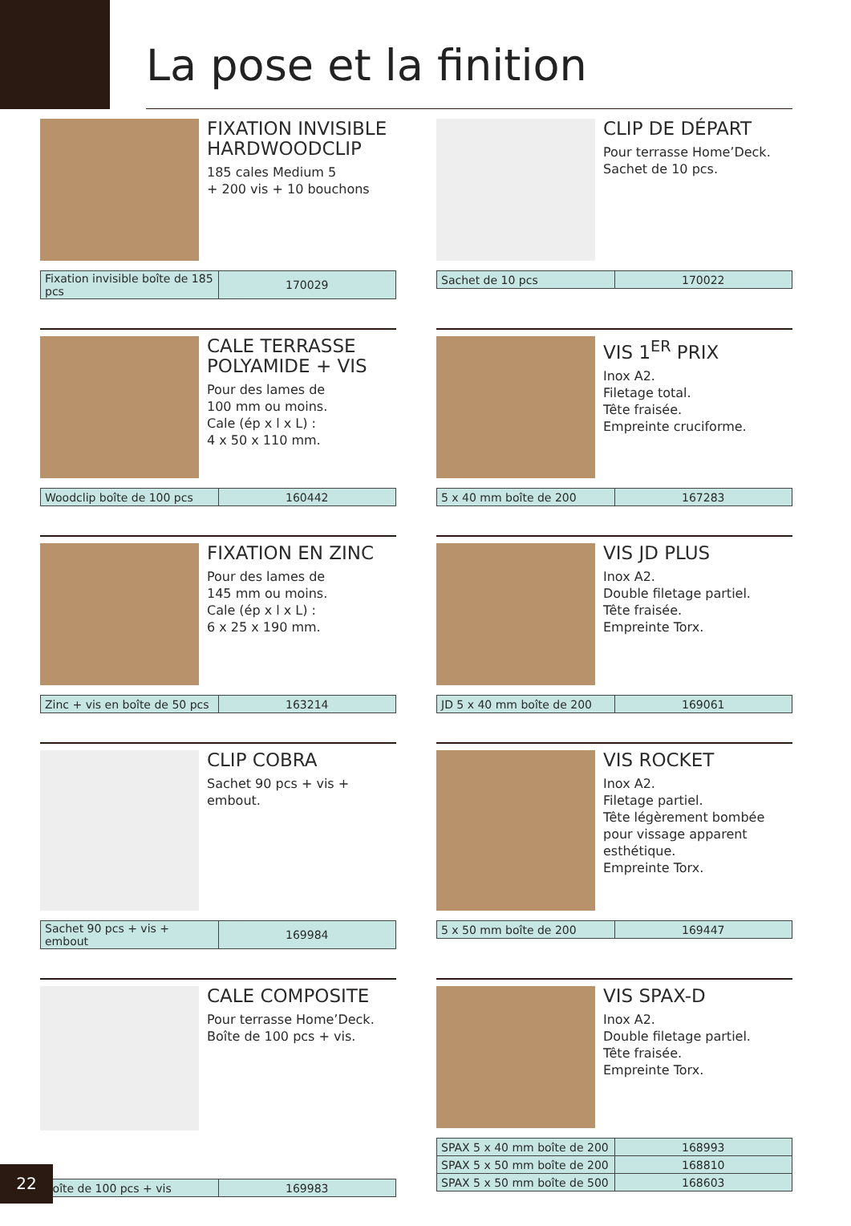La pose et la finition
FIXATION INVISIBLE HARDWOODCLIP
185 cales Medium 5
+ 200 vis + 10 bouchons
| Fixation invisible boîte de 185 pcs | 170029 |
CLIP DE DÉPART
Pour terrasse Home’Deck.
Sachet de 10 pcs.
| Sachet de 10 pcs | 170022 |
CALE TERRASSE POLYAMIDE + VIS
Pour des lames de
100 mm ou moins.
Cale (ép x l x L) :
4 x 50 x 110 mm.
| Woodclip boîte de 100 pcs | 160442 |
VIS 1<sup>ER</sup> PRIX
Inox A2.
Filetage total.
Tête fraisée.
Empreinte cruciforme.
| 5 x 40 mm boîte de 200 | 167283 |
FIXATION EN ZINC
Pour des lames de
145 mm ou moins.
Cale (ép x l x L) :
6 x 25 x 190 mm.
| Zinc + vis en boîte de 50 pcs | 163214 |
VIS JD PLUS
Inox A2.
Double filetage partiel.
Tête fraisée.
Empreinte Torx.
| JD 5 x 40 mm boîte de 200 | 169061 |
CLIP COBRA
Sachet 90 pcs + vis + embout.
| Sachet 90 pcs + vis + embout | 169984 |
VIS ROCKET
Inox A2.
Filetage partiel.
Tête légèrement bombée pour vissage apparent esthétique.
Empreinte Torx.
| 5 x 50 mm boîte de 200 | 169447 |
CALE COMPOSITE
Pour terrasse Home’Deck.
Boîte de 100 pcs + vis.
| Boîte de 100 pcs + vis | 169983 |
VIS SPAX-D
Inox A2.
Double filetage partiel.
Tête fraisée.
Empreinte Torx.
| SPAX 5 x 40 mm boîte de 200 | 168993 |
| SPAX 5 x 50 mm boîte de 200 | 168810 |
| SPAX 5 x 50 mm boîte de 500 | 168603 |
22